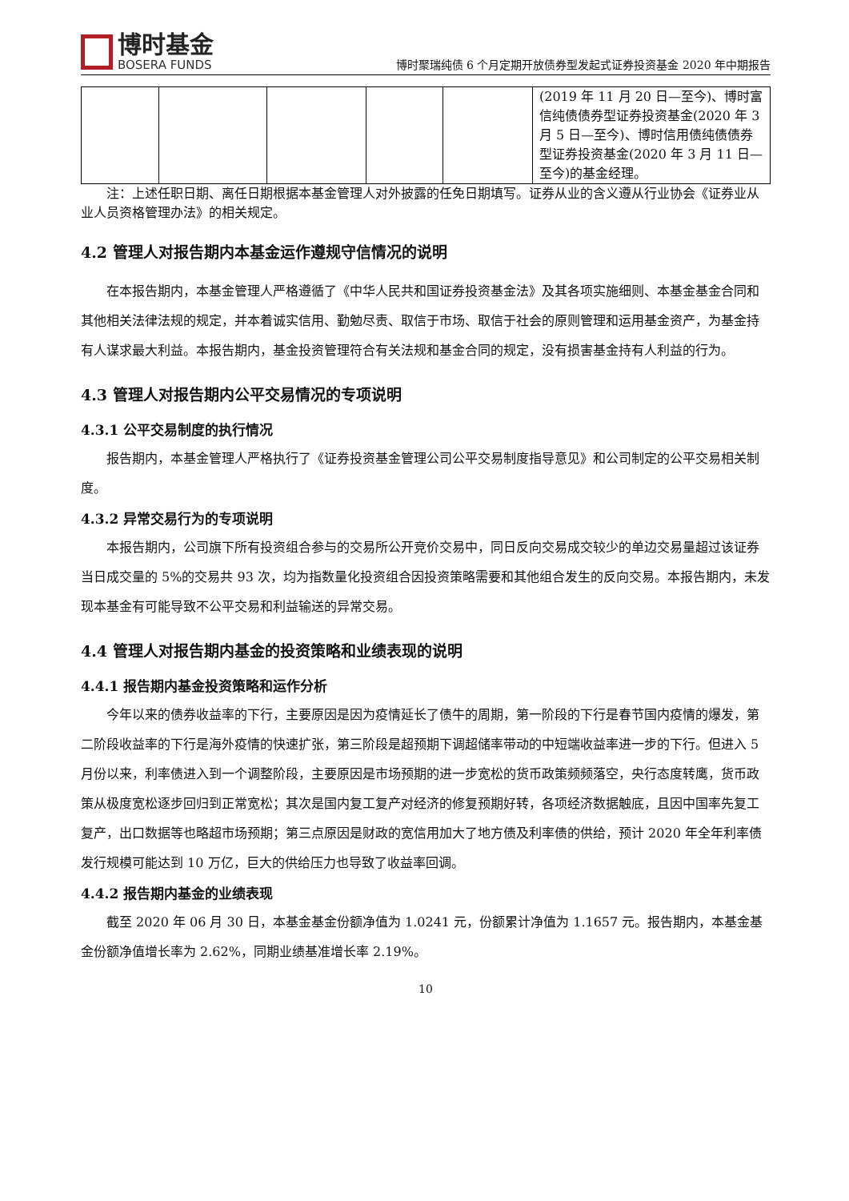博时基金
BOSERA FUNDS
博时聚瑞纯债 6 个月定期开放债券型发起式证券投资基金 2020 年中期报告
| | | | | | (2019 年 11 月 20 日—至今)、博时富信纯债债券型证券投资基金(2020 年 3 月 5 日—至今)、博时信用债纯债债券型证券投资基金(2020 年 3 月 11 日—至今)的基金经理。 |
注：上述任职日期、离任日期根据本基金管理人对外披露的任免日期填写。证券从业的含义遵从行业协会《证券业从业人员资格管理办法》的相关规定。
4.2 管理人对报告期内本基金运作遵规守信情况的说明
在本报告期内，本基金管理人严格遵循了《中华人民共和国证券投资基金法》及其各项实施细则、本基金基金合同和其他相关法律法规的规定，并本着诚实信用、勤勉尽责、取信于市场、取信于社会的原则管理和运用基金资产，为基金持有人谋求最大利益。本报告期内，基金投资管理符合有关法规和基金合同的规定，没有损害基金持有人利益的行为。
4.3 管理人对报告期内公平交易情况的专项说明
4.3.1 公平交易制度的执行情况
报告期内，本基金管理人严格执行了《证券投资基金管理公司公平交易制度指导意见》和公司制定的公平交易相关制度。
4.3.2 异常交易行为的专项说明
本报告期内，公司旗下所有投资组合参与的交易所公开竞价交易中，同日反向交易成交较少的单边交易量超过该证券当日成交量的 5%的交易共 93 次，均为指数量化投资组合因投资策略需要和其他组合发生的反向交易。本报告期内，未发现本基金有可能导致不公平交易和利益输送的异常交易。
4.4 管理人对报告期内基金的投资策略和业绩表现的说明
4.4.1 报告期内基金投资策略和运作分析
今年以来的债券收益率的下行，主要原因是因为疫情延长了债牛的周期，第一阶段的下行是春节国内疫情的爆发，第二阶段收益率的下行是海外疫情的快速扩张，第三阶段是超预期下调超储率带动的中短端收益率进一步的下行。但进入 5 月份以来，利率债进入到一个调整阶段，主要原因是市场预期的进一步宽松的货币政策频频落空，央行态度转鹰，货币政策从极度宽松逐步回归到正常宽松；其次是国内复工复产对经济的修复预期好转，各项经济数据触底，且因中国率先复工复产，出口数据等也略超市场预期；第三点原因是财政的宽信用加大了地方债及利率债的供给，预计 2020 年全年利率债发行规模可能达到 10 万亿，巨大的供给压力也导致了收益率回调。
4.4.2 报告期内基金的业绩表现
截至 2020 年 06 月 30 日，本基金基金份额净值为 1.0241 元，份额累计净值为 1.1657 元。报告期内，本基金基金份额净值增长率为 2.62%，同期业绩基准增长率 2.19%。
10